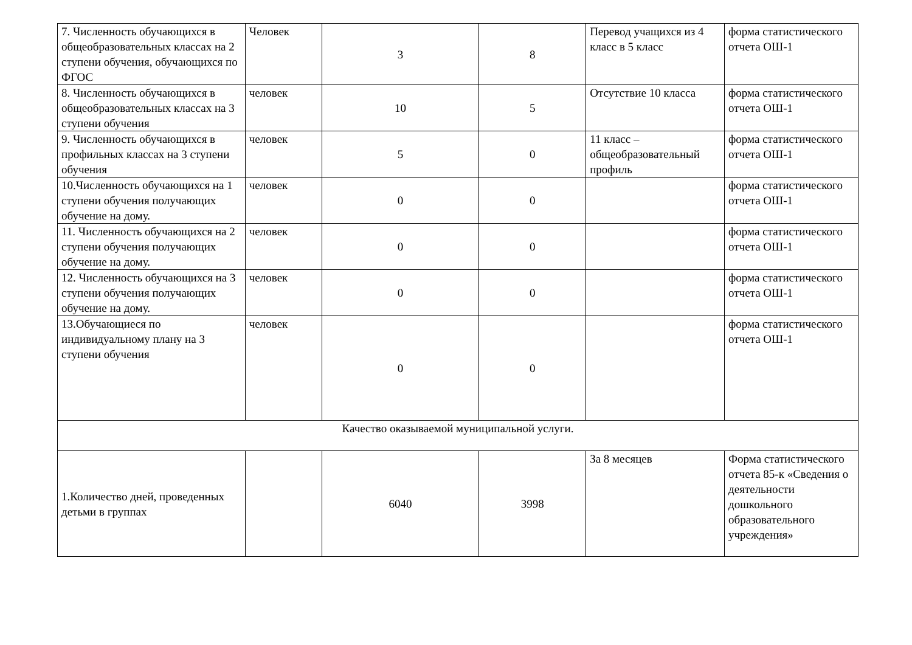| 7. Численность обучающихся в общеобразовательных классах на 2 ступени обучения, обучающихся по ФГОС | Человек | 3 | 8 | Перевод учащихся из 4 класс в 5 класс | форма статистического отчета ОШ-1 |
| 8. Численность обучающихся в общеобразовательных классах на 3 ступени обучения | человек | 10 | 5 | Отсутствие 10 класса | форма статистического отчета ОШ-1 |
| 9. Численность обучающихся в профильных классах на 3 ступени обучения | человек | 5 | 0 | 11 класс – общеобразовательный профиль | форма статистического отчета ОШ-1 |
| 10.Численность обучающихся на 1 ступени обучения получающих обучение на дому. | человек | 0 | 0 | | форма статистического отчета ОШ-1 |
| 11. Численность обучающихся на 2 ступени обучения получающих обучение на дому. | человек | 0 | 0 | | форма статистического отчета ОШ-1 |
| 12. Численность обучающихся на 3 ступени обучения получающих обучение на дому. | человек | 0 | 0 | | форма статистического отчета ОШ-1 |
| 13.Обучающиеся по индивидуальному плану на 3 ступени обучения | человек | 0 | 0 | | форма статистического отчета ОШ-1 |
| Качество оказываемой муниципальной услуги. | | | | | |
| 1.Количество дней, проведенных детьми в группах | | 6040 | 3998 | За 8 месяцев | Форма статистического отчета 85-к «Сведения о деятельности дошкольного образовательного учреждения» |